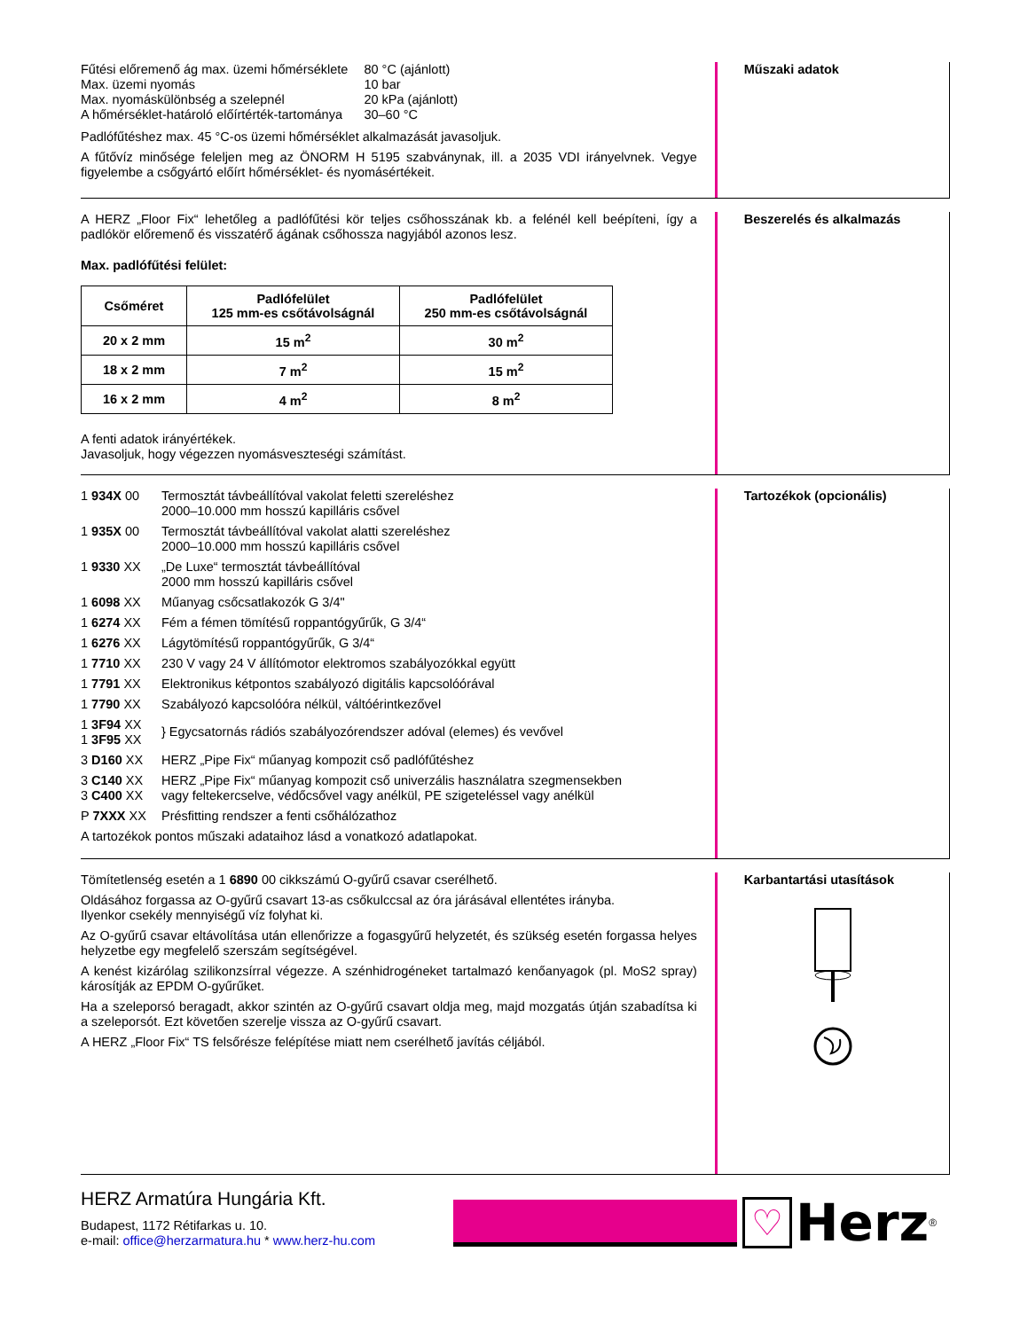| Fűtési előremenő ág max. üzemi hőmérséklete | 80 °C (ajánlott) |
| Max. üzemi nyomás | 10 bar |
| Max. nyomáskülönbség a szelepnél | 20 kPa (ajánlott) |
| A hőmérséklet-határoló előírtérték-tartománya | 30–60 °C |
Padlófűtéshez max. 45 °C-os üzemi hőmérséklet alkalmazását javasoljuk.
A fűtővíz minősége feleljen meg az ÖNORM H 5195 szabványnak, ill. a 2035 VDI irányelvnek. Vegye figyelembe a csőgyártó előírt hőmérséklet- és nyomásértékeit.
Műszaki adatok
A HERZ „Floor Fix“ lehetőleg a padlófűtési kör teljes csőhosszának kb. a felénél kell beépíteni, így a padlókör előremenő és visszatérő ágának csőhossza nagyjából azonos lesz.
Max. padlófűtési felület:
| Csőméret | Padlófelület 125 mm-es csőtávolságnál | Padlófelület 250 mm-es csőtávolságnál |
| --- | --- | --- |
| 20 x 2 mm | 15 m<sup>2</sup> | 30 m<sup>2</sup> |
| 18 x 2 mm | 7 m<sup>2</sup> | 15 m<sup>2</sup> |
| 16 x 2 mm | 4 m<sup>2</sup> | 8 m<sup>2</sup> |
A fenti adatok irányértékek.
Javasoljuk, hogy végezzen nyomásveszteségi számítást.
Beszerelés és alkalmazás
| 1 934X 00 | Termosztát távbeállítóval vakolat feletti szereléshez 2000–10.000 mm hosszú kapilláris csővel |
| 1 935X 00 | Termosztát távbeállítóval vakolat alatti szereléshez 2000–10.000 mm hosszú kapilláris csővel |
| 1 9330 XX | „De Luxe“ termosztát távbeállítóval 2000 mm hosszú kapilláris csővel |
| 1 6098 XX | Műanyag csőcsatlakozók G 3/4" |
| 1 6274 XX | Fém a fémen tömítésű roppantógyűrűk, G 3/4“ |
| 1 6276 XX | Lágytömítésű roppantógyűrűk, G 3/4“ |
| 1 7710 XX | 230 V vagy 24 V állítómotor elektromos szabályozókkal együtt |
| 1 7791 XX | Elektronikus kétpontos szabályozó digitális kapcsolóórával |
| 1 7790 XX | Szabályozó kapcsolóóra nélkül, váltóérintkezővel |
| 1 3F94 XX 1 3F95 XX | } Egycsatornás rádiós szabályozórendszer adóval (elemes) és vevővel |
| 3 D160 XX | HERZ „Pipe Fix“ műanyag kompozit cső padlófűtéshez |
| 3 C140 XX 3 C400 XX | HERZ „Pipe Fix“ műanyag kompozit cső univerzális használatra szegmensekben vagy feltekercselve, védőcsővel vagy anélkül, PE szigeteléssel vagy anélkül |
| P 7XXX XX | Présfitting rendszer a fenti csőhálózathoz |
A tartozékok pontos műszaki adataihoz lásd a vonatkozó adatlapokat.
Tartozékok (opcionális)
Tömítetlenség esetén a 1 6890 00 cikkszámú O-gyűrű csavar cserélhető.
Oldásához forgassa az O-gyűrű csavart 13-as csőkulccsal az óra járásával ellentétes irányba.
Ilyenkor csekély mennyiségű víz folyhat ki.
Az O-gyűrű csavar eltávolítása után ellenőrizze a fogasgyűrű helyzetét, és szükség esetén forgassa helyes helyzetbe egy megfelelő szerszám segítségével.
A kenést kizárólag szilikonzsírral végezze. A szénhidrogéneket tartalmazó kenőanyagok (pl. MoS2 spray) károsítják az EPDM O-gyűrűket.
Ha a szeleporsó beragadt, akkor szintén az O-gyűrű csavart oldja meg, majd mozgatás útján szabadítsa ki a szeleporsót. Ezt követően szerelje vissza az O-gyűrű csavart.
A HERZ „Floor Fix“ TS felsőrésze felépítése miatt nem cserélhető javítás céljából.
Karbantartási utasítások
HERZ Armatúra Hungária Kft.
Budapest, 1172 Rétifarkas u. 10.
e-mail: office@herzarmatura.hu * www.herz-hu.com
♡
Herz
<sup>®</sup>